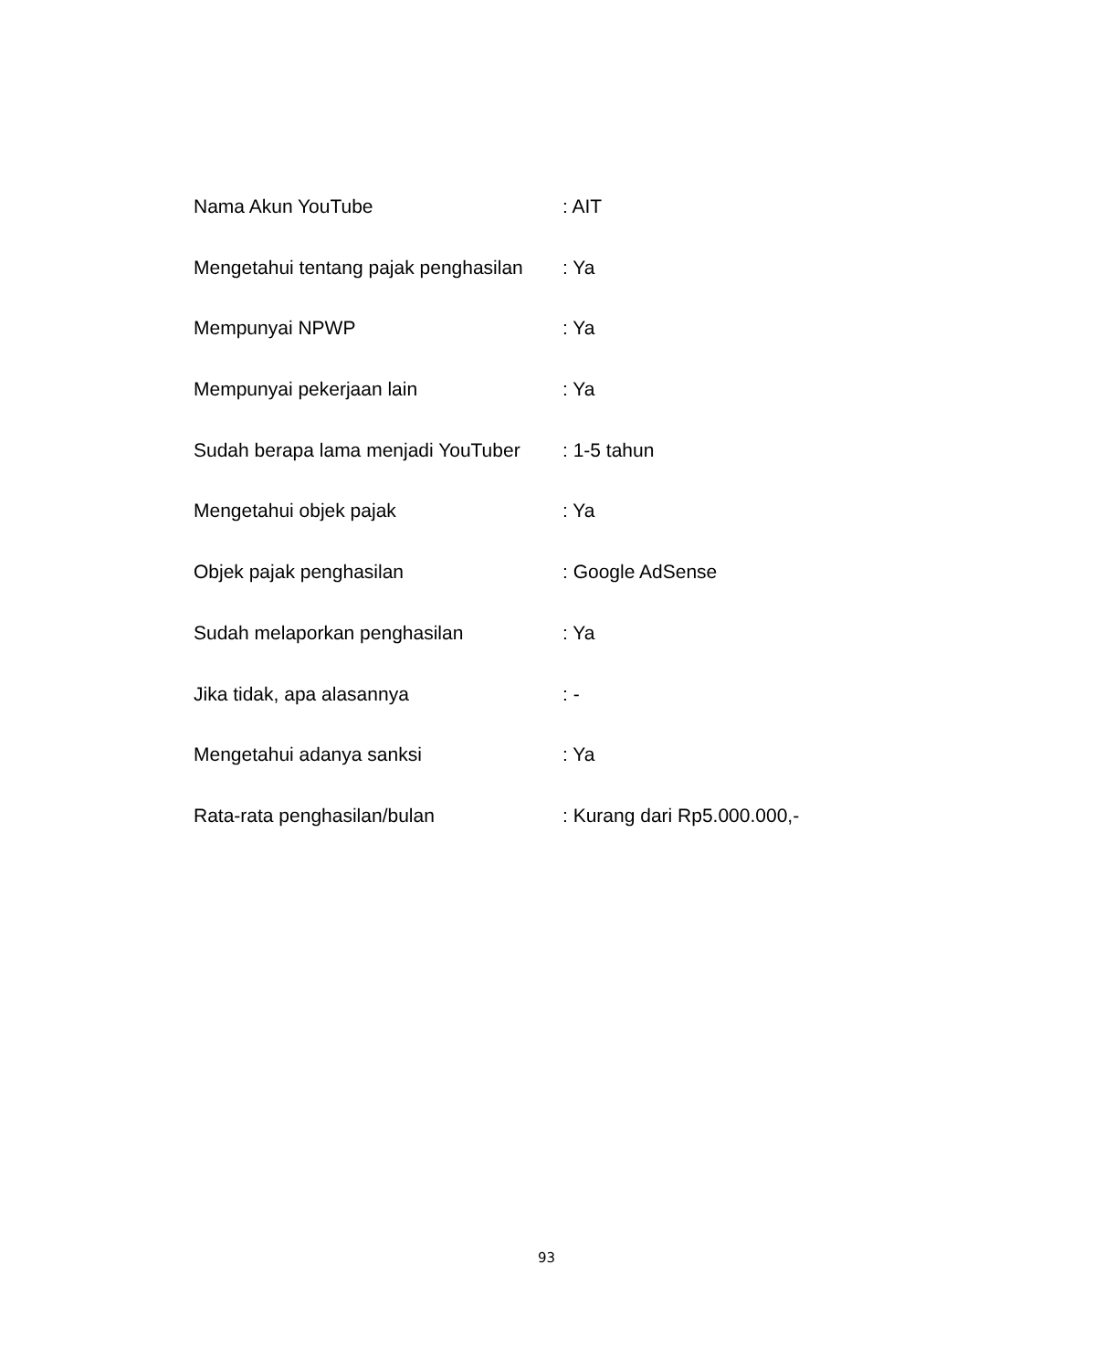Nama Akun YouTube : AIT
Mengetahui tentang pajak penghasilan
: Ya
Mempunyai NPWP : Ya
Mempunyai pekerjaan lain : Ya
Sudah berapa lama menjadi YouTuber
: 1-5 tahun
Mengetahui objek pajak : Ya
Objek pajak penghasilan : Google AdSense
Sudah melaporkan penghasilan : Ya
Jika tidak, apa alasannya : -
Mengetahui adanya sanksi : Ya
Rata-rata penghasilan/bulan : Kurang dari Rp5.000.000,-
93